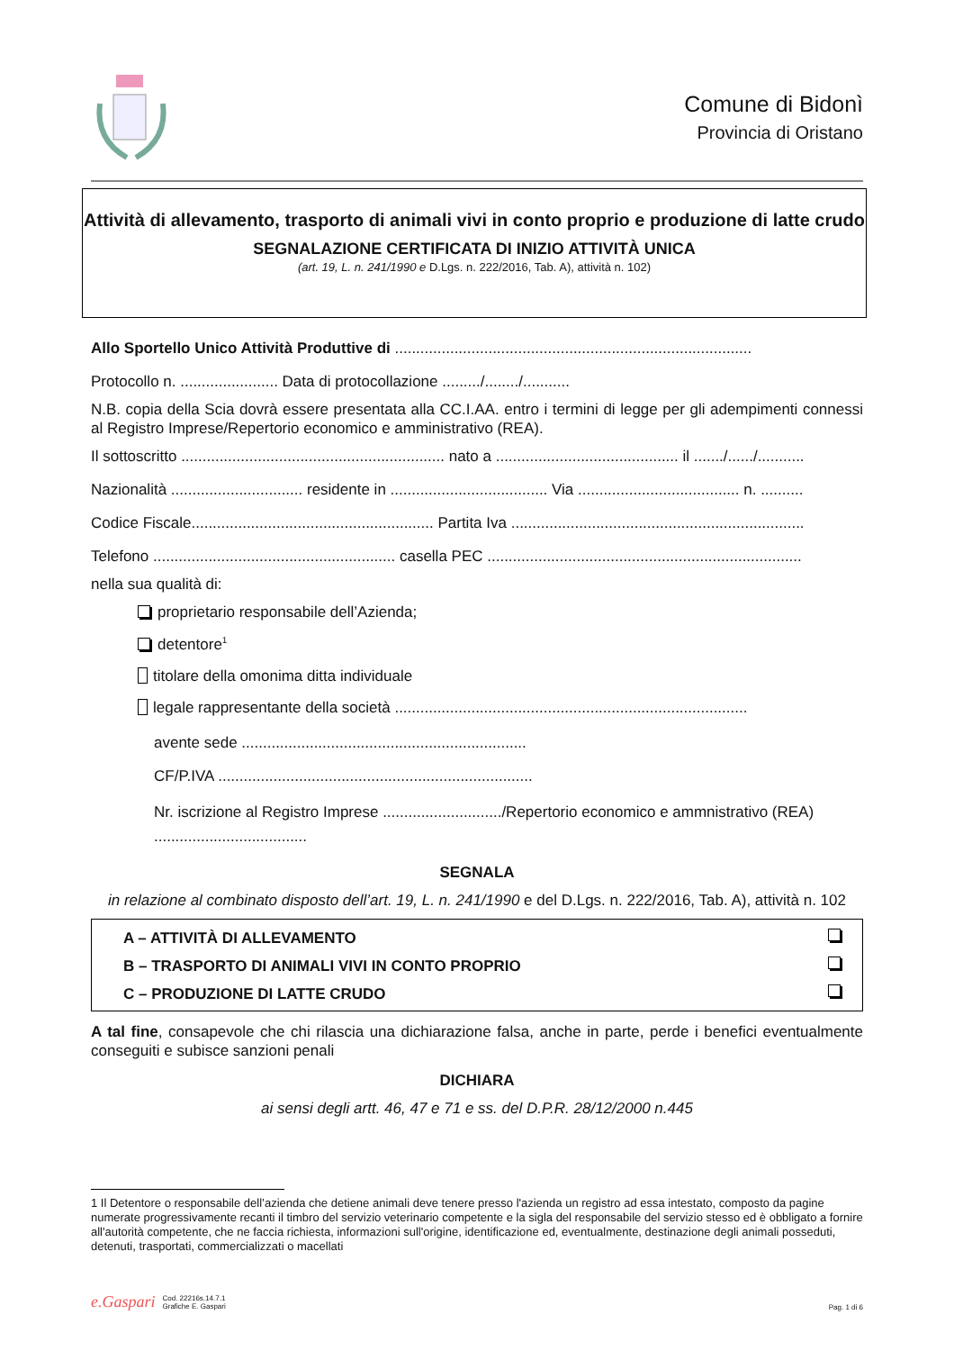Comune di Bidonì
Provincia di Oristano
Attività di allevamento, trasporto di animali vivi in conto proprio e produzione di latte crudo
SEGNALAZIONE CERTIFICATA DI INIZIO ATTIVITÀ UNICA
(art. 19, L. n. 241/1990 e D.Lgs. n. 222/2016, Tab. A), attività n. 102)
Allo Sportello Unico Attività Produttive di ....................................................................................
Protocollo n. ....................... Data di protocollazione ........./......../...........
N.B. copia della Scia dovrà essere presentata alla CC.I.AA. entro i termini di legge per gli adempimenti connessi al Registro Imprese/Repertorio economico e amministrativo (REA).
Il sottoscritto .............................................................. nato a ........................................... il ......./....../...........
Nazionalità ............................... residente in ..................................... Via ...................................... n. ..........
Codice Fiscale......................................................... Partita Iva .....................................................................
Telefono ......................................................... casella PEC ..........................................................................
nella sua qualità di:
proprietario responsabile dell’Azienda;
detentore<sup>1</sup>
titolare della omonima ditta individuale
legale rappresentante della società ...................................................................................
avente sede ...................................................................
CF/P.IVA ..........................................................................
Nr. iscrizione al Registro Imprese ............................/Repertorio economico e ammnistrativo (REA) ....................................
SEGNALA
in relazione al combinato disposto dell’art. 19, L. n. 241/1990 e del D.Lgs. n. 222/2016, Tab. A), attività n. 102
A – ATTIVITÀ DI ALLEVAMENTO
B – TRASPORTO DI ANIMALI VIVI IN CONTO PROPRIO
C – PRODUZIONE DI LATTE CRUDO
A tal fine, consapevole che chi rilascia una dichiarazione falsa, anche in parte, perde i benefici eventualmente conseguiti e subisce sanzioni penali
DICHIARA
ai sensi degli artt. 46, 47 e 71 e ss. del D.P.R. 28/12/2000 n.445
1 Il Detentore o responsabile dell’azienda che detiene animali deve tenere presso l'azienda un registro ad essa intestato, composto da pagine numerate progressivamente recanti il timbro del servizio veterinario competente e la sigla del responsabile del servizio stesso ed è obbligato a fornire all'autorità competente, che ne faccia richiesta, informazioni sull'origine, identificazione ed, eventualmente, destinazione degli animali posseduti, detenuti, trasportati, commercializzati o macellati
e.Gaspari Cod. 22216s.14.7.1
Grafiche E. Gaspari
Pag. 1 di 6